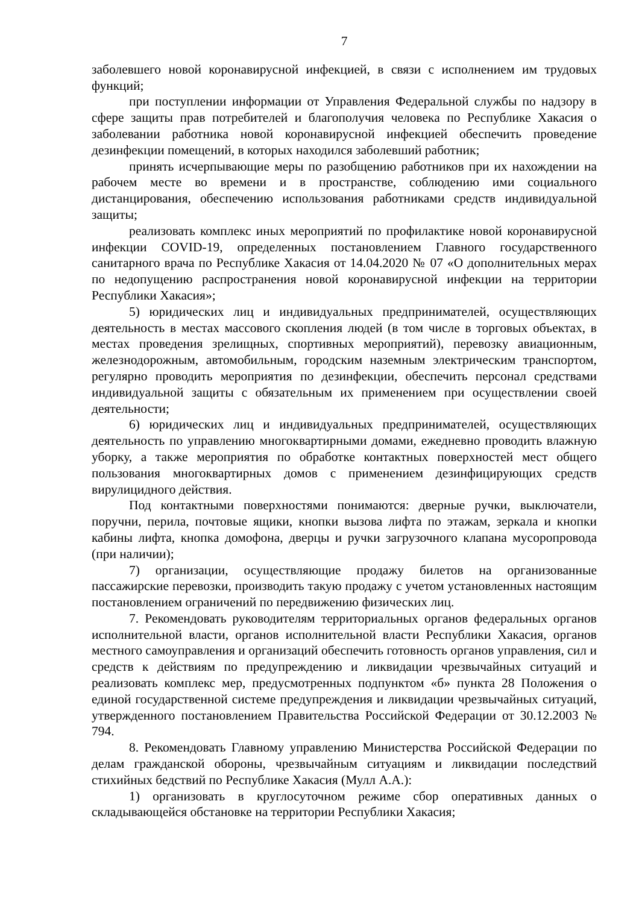7
заболевшего новой коронавирусной инфекцией, в связи с исполнением им трудовых функций;
при поступлении информации от Управления Федеральной службы по надзору в сфере защиты прав потребителей и благополучия человека по Республике Хакасия о заболевании работника новой коронавирусной инфекцией обеспечить проведение дезинфекции помещений, в которых находился заболевший работник;
принять исчерпывающие меры по разобщению работников при их нахождении на рабочем месте во времени и в пространстве, соблюдению ими социального дистанцирования, обеспечению использования работниками средств индивидуальной защиты;
реализовать комплекс иных мероприятий по профилактике новой коронавирусной инфекции COVID-19, определенных постановлением Главного государственного санитарного врача по Республике Хакасия от 14.04.2020 № 07 «О дополнительных мерах по недопущению распространения новой коронавирусной инфекции на территории Республики Хакасия»;
5) юридических лиц и индивидуальных предпринимателей, осуществляющих деятельность в местах массового скопления людей (в том числе в торговых объектах, в местах проведения зрелищных, спортивных мероприятий), перевозку авиационным, железнодорожным, автомобильным, городским наземным электрическим транспортом, регулярно проводить мероприятия по дезинфекции, обеспечить персонал средствами индивидуальной защиты с обязательным их применением при осуществлении своей деятельности;
6) юридических лиц и индивидуальных предпринимателей, осуществляющих деятельность по управлению многоквартирными домами, ежедневно проводить влажную уборку, а также мероприятия по обработке контактных поверхностей мест общего пользования многоквартирных домов с применением дезинфицирующих средств вирулицидного действия.
Под контактными поверхностями понимаются: дверные ручки, выключатели, поручни, перила, почтовые ящики, кнопки вызова лифта по этажам, зеркала и кнопки кабины лифта, кнопка домофона, дверцы и ручки загрузочного клапана мусоропровода (при наличии);
7) организации, осуществляющие продажу билетов на организованные пассажирские перевозки, производить такую продажу с учетом установленных настоящим постановлением ограничений по передвижению физических лиц.
7. Рекомендовать руководителям территориальных органов федеральных органов исполнительной власти, органов исполнительной власти Республики Хакасия, органов местного самоуправления и организаций обеспечить готовность органов управления, сил и средств к действиям по предупреждению и ликвидации чрезвычайных ситуаций и реализовать комплекс мер, предусмотренных подпунктом «б» пункта 28 Положения о единой государственной системе предупреждения и ликвидации чрезвычайных ситуаций, утвержденного постановлением Правительства Российской Федерации от 30.12.2003 № 794.
8. Рекомендовать Главному управлению Министерства Российской Федерации по делам гражданской обороны, чрезвычайным ситуациям и ликвидации последствий стихийных бедствий по Республике Хакасия (Мулл А.А.):
1) организовать в круглосуточном режиме сбор оперативных данных о складывающейся обстановке на территории Республики Хакасия;